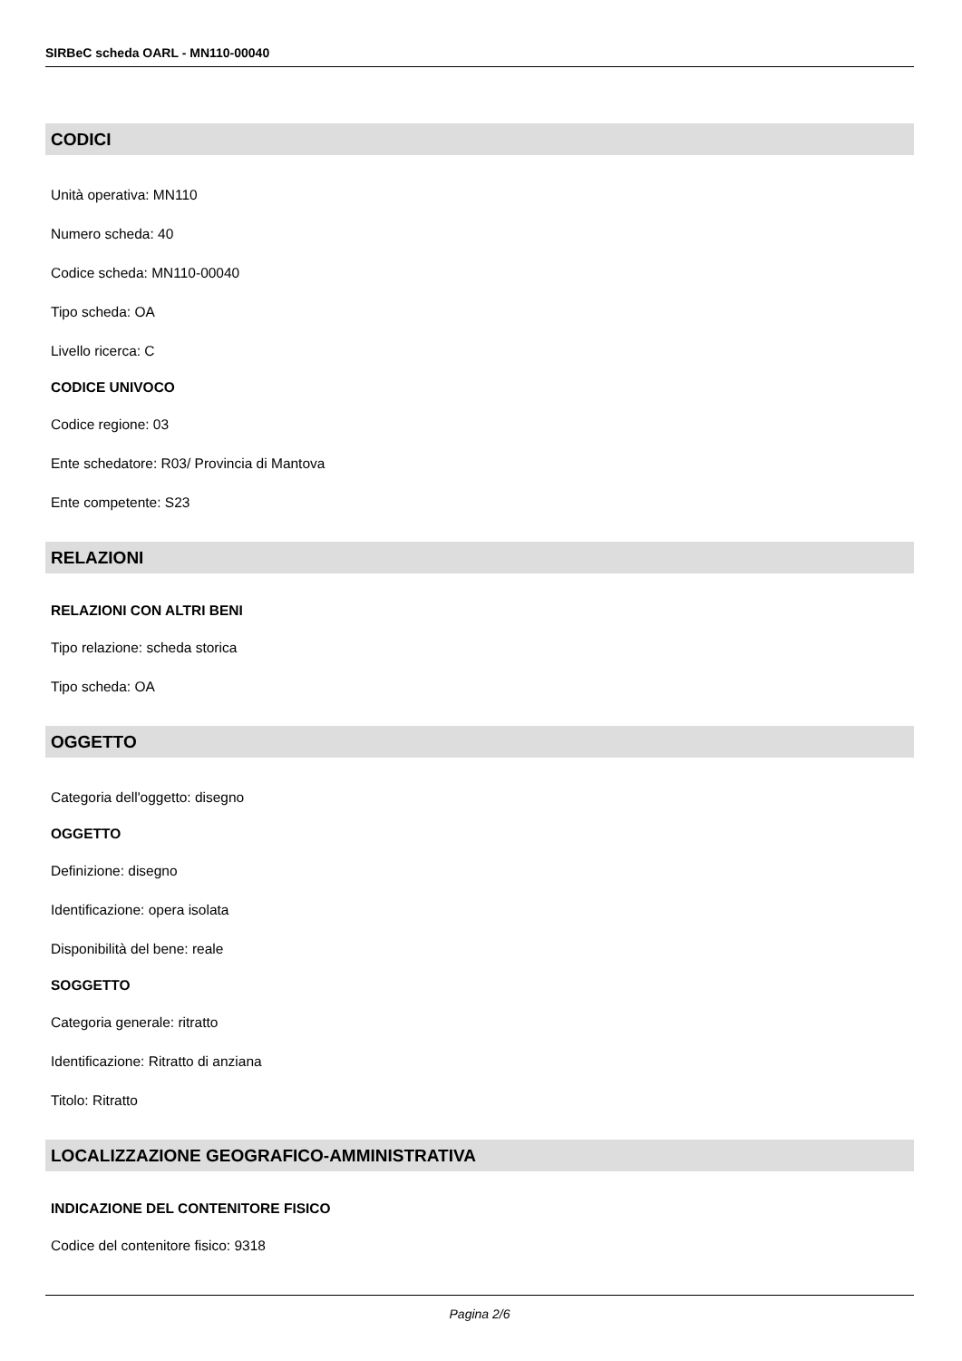SIRBeC scheda OARL - MN110-00040
CODICI
Unità operativa: MN110
Numero scheda: 40
Codice scheda: MN110-00040
Tipo scheda: OA
Livello ricerca: C
CODICE UNIVOCO
Codice regione: 03
Ente schedatore: R03/ Provincia di Mantova
Ente competente: S23
RELAZIONI
RELAZIONI CON ALTRI BENI
Tipo relazione: scheda storica
Tipo scheda: OA
OGGETTO
Categoria dell'oggetto: disegno
OGGETTO
Definizione: disegno
Identificazione: opera isolata
Disponibilità del bene: reale
SOGGETTO
Categoria generale: ritratto
Identificazione: Ritratto di anziana
Titolo: Ritratto
LOCALIZZAZIONE GEOGRAFICO-AMMINISTRATIVA
INDICAZIONE DEL CONTENITORE FISICO
Codice del contenitore fisico: 9318
Pagina 2/6